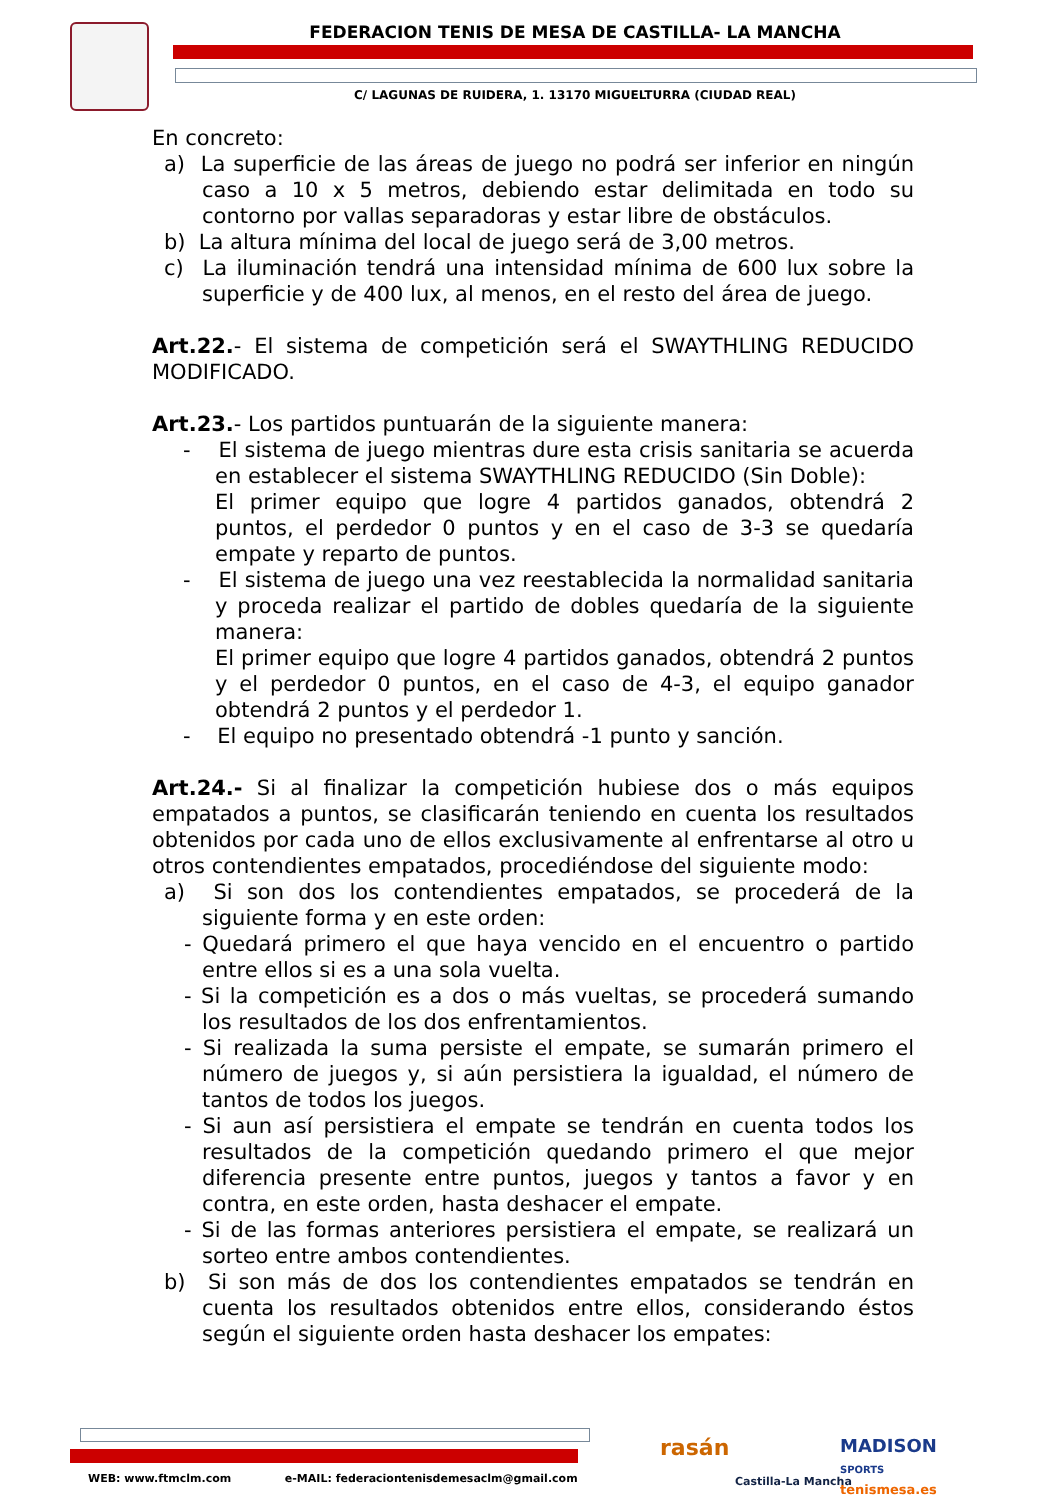FEDERACION TENIS DE MESA DE CASTILLA- LA MANCHA
C/ LAGUNAS DE RUIDERA, 1. 13170 MIGUELTURRA (CIUDAD REAL)
En concreto:
a) La superficie de las áreas de juego no podrá ser inferior en ningún caso a 10 x 5 metros, debiendo estar delimitada en todo su contorno por vallas separadoras y estar libre de obstáculos.
b) La altura mínima del local de juego será de 3,00 metros.
c) La iluminación tendrá una intensidad mínima de 600 lux sobre la superficie y de 400 lux, al menos, en el resto del área de juego.
Art.22.- El sistema de competición será el SWAYTHLING REDUCIDO MODIFICADO.
Art.23.- Los partidos puntuarán de la siguiente manera:
- El sistema de juego mientras dure esta crisis sanitaria se acuerda en establecer el sistema SWAYTHLING REDUCIDO (Sin Doble):
El primer equipo que logre 4 partidos ganados, obtendrá 2 puntos, el perdedor 0 puntos y en el caso de 3-3 se quedaría empate y reparto de puntos.
- El sistema de juego una vez reestablecida la normalidad sanitaria y proceda realizar el partido de dobles quedaría de la siguiente manera:
El primer equipo que logre 4 partidos ganados, obtendrá 2 puntos y el perdedor 0 puntos, en el caso de 4-3, el equipo ganador obtendrá 2 puntos y el perdedor 1.
- El equipo no presentado obtendrá -1 punto y sanción.
Art.24.- Si al finalizar la competición hubiese dos o más equipos empatados a puntos, se clasificarán teniendo en cuenta los resultados obtenidos por cada uno de ellos exclusivamente al enfrentarse al otro u otros contendientes empatados, procediéndose del siguiente modo:
a) Si son dos los contendientes empatados, se procederá de la siguiente forma y en este orden:
- Quedará primero el que haya vencido en el encuentro o partido entre ellos si es a una sola vuelta.
- Si la competición es a dos o más vueltas, se procederá sumando los resultados de los dos enfrentamientos.
- Si realizada la suma persiste el empate, se sumarán primero el número de juegos y, si aún persistiera la igualdad, el número de tantos de todos los juegos.
- Si aun así persistiera el empate se tendrán en cuenta todos los resultados de la competición quedando primero el que mejor diferencia presente entre puntos, juegos y tantos a favor y en contra, en este orden, hasta deshacer el empate.
- Si de las formas anteriores persistiera el empate, se realizará un sorteo entre ambos contendientes.
b) Si son más de dos los contendientes empatados se tendrán en cuenta los resultados obtenidos entre ellos, considerando éstos según el siguiente orden hasta deshacer los empates:
WEB: www.ftmclm.com e-MAIL: federaciontenisdemesaclm@gmail.com
rasán
Castilla-La Mancha
MADISON
SPORTS
tenismesa.es